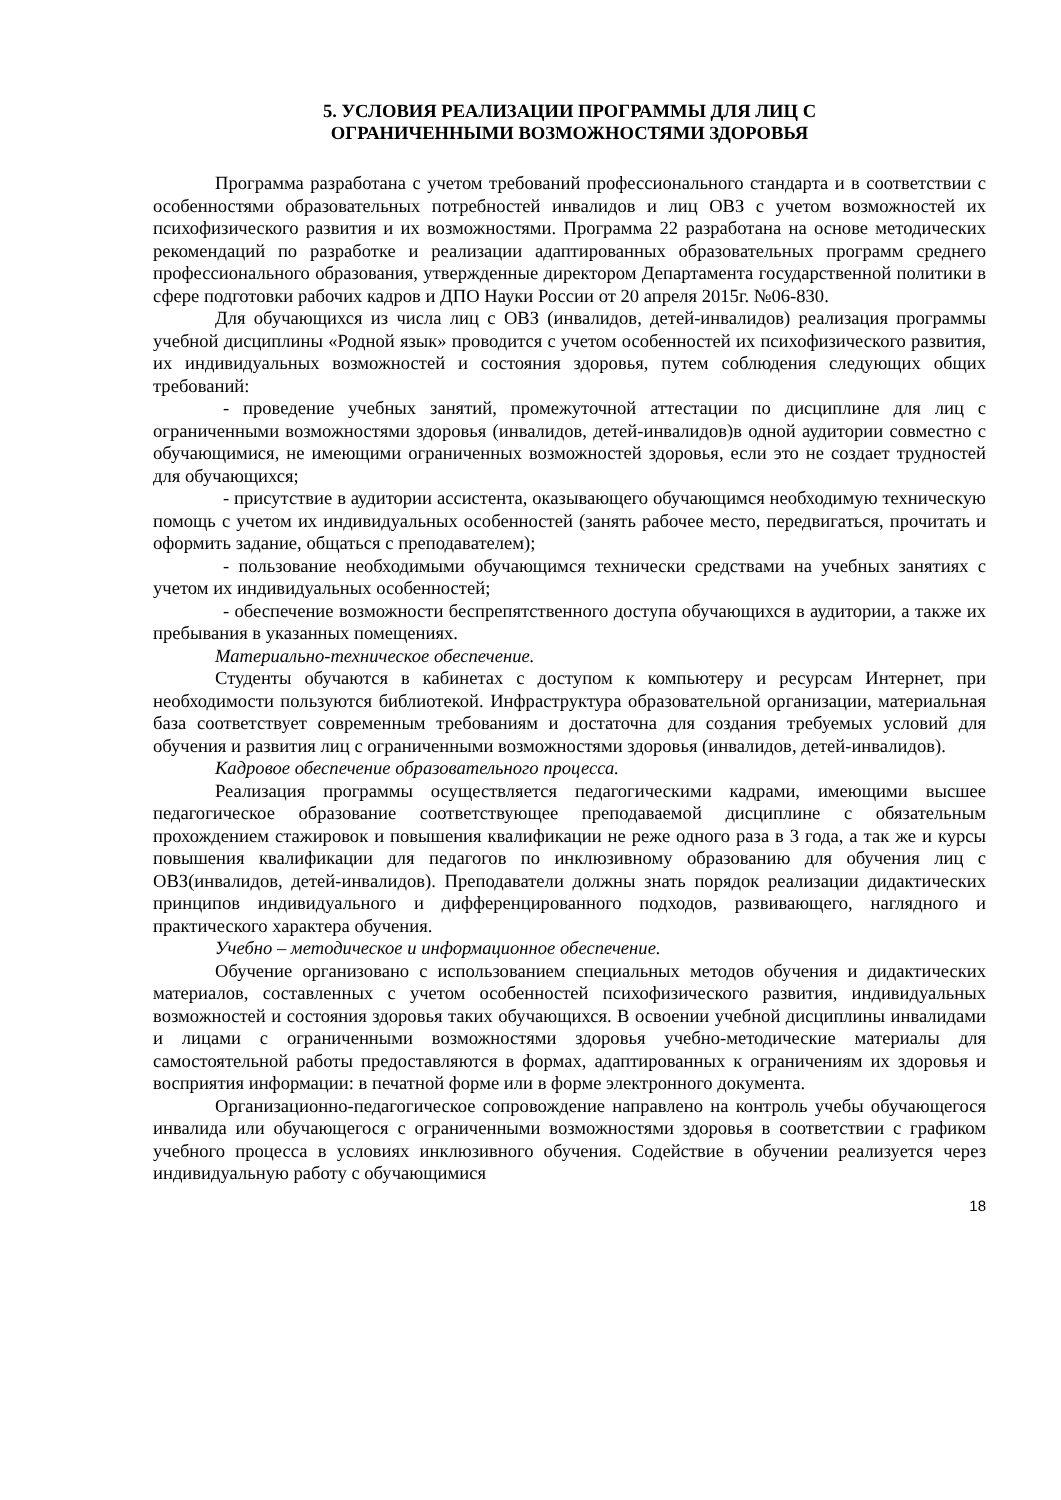5. УСЛОВИЯ РЕАЛИЗАЦИИ ПРОГРАММЫ ДЛЯ ЛИЦ С
ОГРАНИЧЕННЫМИ ВОЗМОЖНОСТЯМИ ЗДОРОВЬЯ
Программа разработана с учетом требований профессионального стандарта и в соответствии с особенностями образовательных потребностей инвалидов и лиц ОВЗ с учетом возможностей их психофизического развития и их возможностями. Программа 22 разработана на основе методических рекомендаций по разработке и реализации адаптированных образовательных программ среднего профессионального образования, утвержденные директором Департамента государственной политики в сфере подготовки рабочих кадров и ДПО Науки России от 20 апреля 2015г. №06-830.
Для обучающихся из числа лиц с ОВЗ (инвалидов, детей-инвалидов) реализация программы учебной дисциплины «Родной язык» проводится с учетом особенностей их психофизического развития, их индивидуальных возможностей и состояния здоровья, путем соблюдения следующих общих требований:
- проведение учебных занятий, промежуточной аттестации по дисциплине для лиц с ограниченными возможностями здоровья (инвалидов, детей-инвалидов)в одной аудитории совместно с обучающимися, не имеющими ограниченных возможностей здоровья, если это не создает трудностей для обучающихся;
- присутствие в аудитории ассистента, оказывающего обучающимся необходимую техническую помощь с учетом их индивидуальных особенностей (занять рабочее место, передвигаться, прочитать и оформить задание, общаться с преподавателем);
- пользование необходимыми обучающимся технически средствами на учебных занятиях с учетом их индивидуальных особенностей;
- обеспечение возможности беспрепятственного доступа обучающихся в аудитории, а также их пребывания в указанных помещениях.
Материально-техническое обеспечение.
Студенты обучаются в кабинетах с доступом к компьютеру и ресурсам Интернет, при необходимости пользуются библиотекой. Инфраструктура образовательной организации, материальная база соответствует современным требованиям и достаточна для создания требуемых условий для обучения и развития лиц с ограниченными возможностями здоровья (инвалидов, детей-инвалидов).
Кадровое обеспечение образовательного процесса.
Реализация программы осуществляется педагогическими кадрами, имеющими высшее педагогическое образование соответствующее преподаваемой дисциплине с обязательным прохождением стажировок и повышения квалификации не реже одного раза в 3 года, а так же и курсы повышения квалификации для педагогов по инклюзивному образованию для обучения лиц с ОВЗ(инвалидов, детей-инвалидов). Преподаватели должны знать порядок реализации дидактических принципов индивидуального и дифференцированного подходов, развивающего, наглядного и практического характера обучения.
Учебно – методическое и информационное обеспечение.
Обучение организовано с использованием специальных методов обучения и дидактических материалов, составленных с учетом особенностей психофизического развития, индивидуальных возможностей и состояния здоровья таких обучающихся. В освоении учебной дисциплины инвалидами и лицами с ограниченными возможностями здоровья учебно-методические материалы для самостоятельной работы предоставляются в формах, адаптированных к ограничениям их здоровья и восприятия информации: в печатной форме или в форме электронного документа.
Организационно-педагогическое сопровождение направлено на контроль учебы обучающегося инвалида или обучающегося с ограниченными возможностями здоровья в соответствии с графиком учебного процесса в условиях инклюзивного обучения. Содействие в обучении реализуется через индивидуальную работу с обучающимися
18